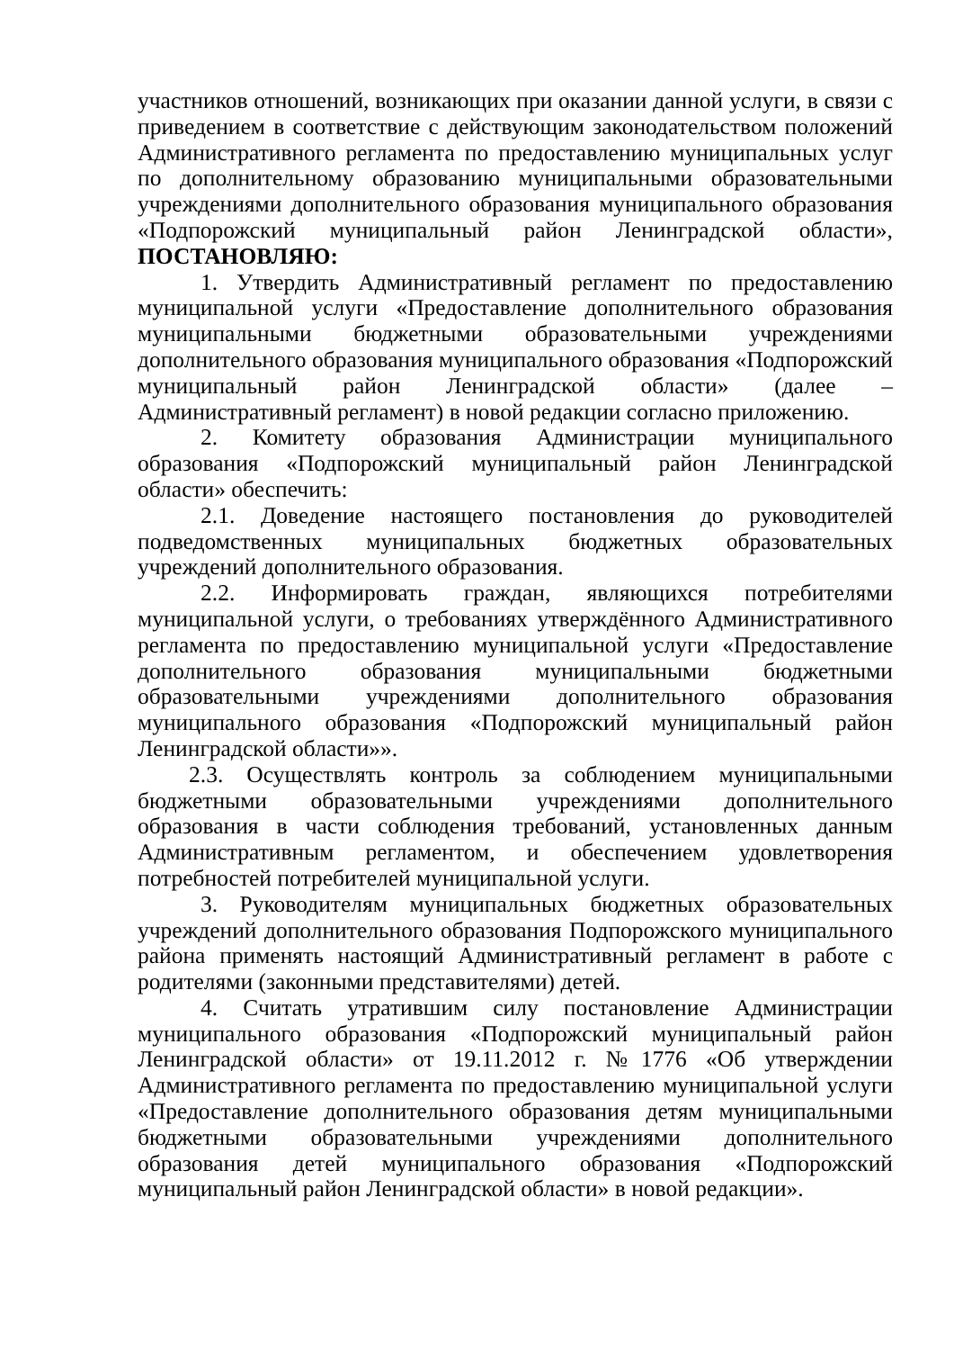участников отношений, возникающих при оказании данной услуги, в связи с приведением в соответствие с действующим законодательством положений Административного регламента по предоставлению муниципальных услуг по дополнительному образованию муниципальными образовательными учреждениями дополнительного образования муниципального образования «Подпорожский муниципальный район Ленинградской области», ПОСТАНОВЛЯЮ:
1. Утвердить Административный регламент по предоставлению муниципальной услуги «Предоставление дополнительного образования муниципальными бюджетными образовательными учреждениями дополнительного образования муниципального образования «Подпорожский муниципальный район Ленинградской области» (далее – Административный регламент) в новой редакции согласно приложению.
2. Комитету образования Администрации муниципального образования «Подпорожский муниципальный район Ленинградской области» обеспечить:
2.1. Доведение настоящего постановления до руководителей подведомственных муниципальных бюджетных образовательных учреждений дополнительного образования.
2.2. Информировать граждан, являющихся потребителями муниципальной услуги, о требованиях утверждённого Административного регламента по предоставлению муниципальной услуги «Предоставление дополнительного образования муниципальными бюджетными образовательными учреждениями дополнительного образования муниципального образования «Подпорожский муниципальный район Ленинградской области»».
2.3. Осуществлять контроль за соблюдением муниципальными бюджетными образовательными учреждениями дополнительного образования в части соблюдения требований, установленных данным Административным регламентом, и обеспечением удовлетворения потребностей потребителей муниципальной услуги.
3. Руководителям муниципальных бюджетных образовательных учреждений дополнительного образования Подпорожского муниципального района применять настоящий Административный регламент в работе с родителями (законными представителями) детей.
4. Считать утратившим силу постановление Администрации муниципального образования «Подпорожский муниципальный район Ленинградской области» от 19.11.2012 г. №1776 «Об утверждении Административного регламента по предоставлению муниципальной услуги «Предоставление дополнительного образования детям муниципальными бюджетными образовательными учреждениями дополнительного образования детей муниципального образования «Подпорожский муниципальный район Ленинградской области» в новой редакции».